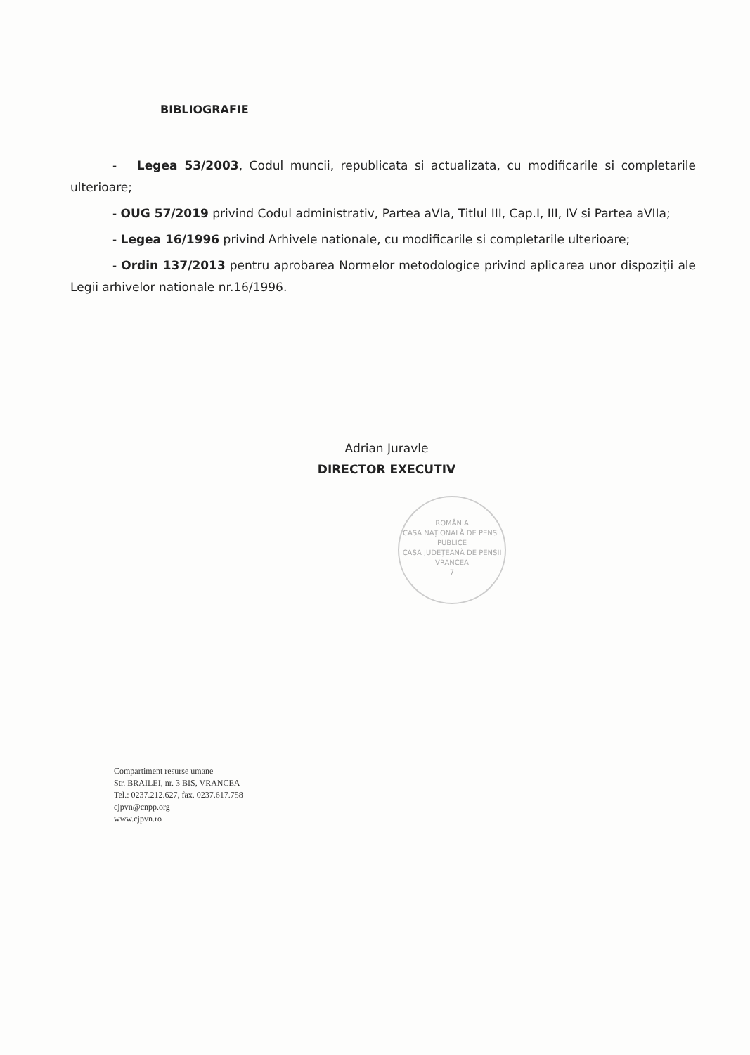BIBLIOGRAFIE
- Legea 53/2003, Codul muncii, republicata si actualizata, cu modificarile si completarile ulterioare;
- OUG 57/2019 privind Codul administrativ, Partea aVIa, Titlul III, Cap.I, III, IV si Partea aVIIa;
- Legea 16/1996 privind Arhivele nationale, cu modificarile si completarile ulterioare;
- Ordin 137/2013 pentru aprobarea Normelor metodologice privind aplicarea unor dispoziţii ale Legii arhivelor nationale nr.16/1996.
Adrian Juravle
DIRECTOR EXECUTIV
ROMÂNIA
CASA NAȚIONALĂ DE PENSII PUBLICE
CASA JUDEȚEANĂ DE PENSII VRANCEA
7
Compartiment resurse umane
Str. BRAILEI, nr. 3 BIS, VRANCEA
Tel.: 0237.212.627, fax. 0237.617.758
cjpvn@cnpp.org
www.cjpvn.ro